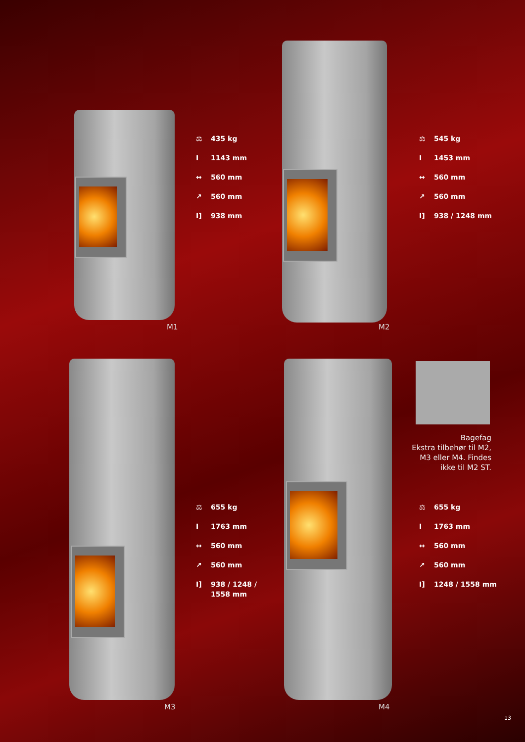⚖ 435 kg
I 1143 mm
↔ 560 mm
↗ 560 mm
I] 938 mm
M1
⚖ 545 kg
I 1453 mm
↔ 560 mm
↗ 560 mm
I] 938 / 1248 mm
M2
⚖ 655 kg
I 1763 mm
↔ 560 mm
↗ 560 mm
I] 938 / 1248 /
1558 mm
M3
⚖ 655 kg
I 1763 mm
↔ 560 mm
↗ 560 mm
I] 1248 / 1558 mm
M4
Bagefag
Ekstra tilbehør til M2,
M3 eller M4. Findes
ikke til M2 ST.
13